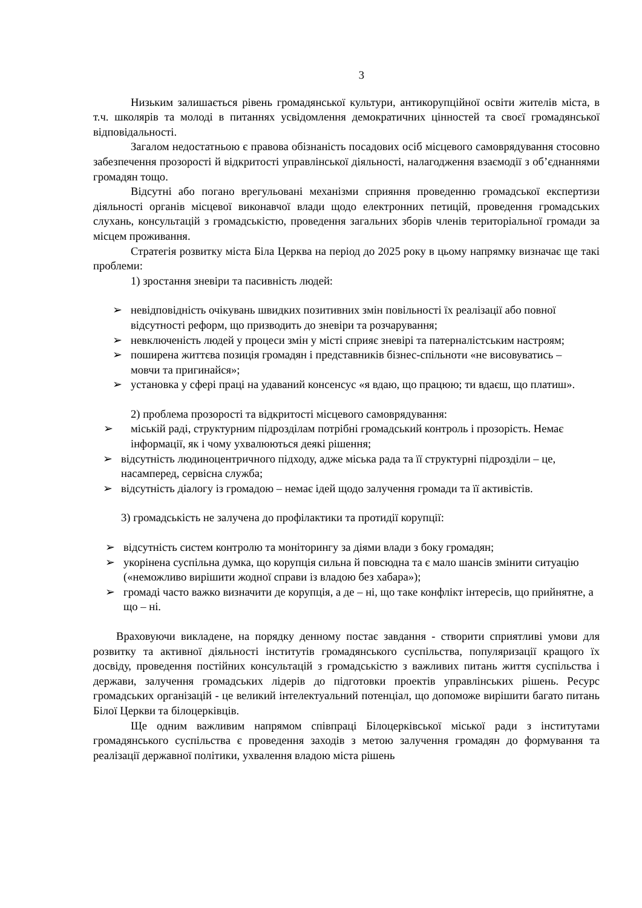3
Низьким залишається рівень громадянської культури, антикорупційної освіти жителів міста, в т.ч. школярів та молоді в питаннях усвідомлення демократичних цінностей та своєї громадянської відповідальності.
Загалом недостатньою є правова обізнаність посадових осіб місцевого самоврядування стосовно забезпечення прозорості й відкритості управлінської діяльності, налагодження взаємодії з об’єднаннями громадян тощо.
Відсутні або погано врегульовані механізми сприяння проведенню громадської експертизи діяльності органів місцевої виконавчої влади щодо електронних петицій, проведення громадських слухань, консультацій з громадськістю, проведення загальних зборів членів територіальної громади за місцем проживання.
Стратегія розвитку міста Біла Церква на період до 2025 року в цьому напрямку визначає ще такі проблеми:
1) зростання зневіри та пасивність людей:
➢ невідповідність очікувань швидких позитивних змін повільності їх реалізації або повної відсутності реформ, що призводить до зневіри та розчарування;
➢ невключеність людей у процеси змін у місті сприяє зневірі та патерналістським настроям;
➢ поширена життєва позиція громадян і представників бізнес-спільноти «не висовуватись – мовчи та пригинайся»;
➢ установка у сфері праці на удаваний консенсус «я вдаю, що працюю; ти вдаєш, що платиш».
2) проблема прозорості та відкритості місцевого самоврядування:
➢ міській раді, структурним підрозділам потрібні громадський контроль і прозорість. Немає інформації, як і чому ухвалюються деякі рішення;
➢ відсутність людиноцентричного підходу, адже міська рада та її структурні підрозділи – це, насамперед, сервісна служба;
➢
відсутність діалогу із громадою – немає ідей щодо залучення громади та її активістів.
3) громадськість не залучена до профілактики та протидії корупції:
➢ відсутність систем контролю та моніторингу за діями влади з боку громадян;
➢ укорінена суспільна думка, що корупція сильна й повсюдна та є мало шансів змінити ситуацію («неможливо вирішити жодної справи із владою без хабара»);
➢ громаді часто важко визначити де корупція, а де – ні, що таке конфлікт інтересів, що прийнятне, а що – ні.
Враховуючи викладене, на порядку денному постає завдання - створити сприятливі умови для розвитку та активної діяльності інститутів громадянського суспільства, популяризації кращого їх досвіду, проведення постійних консультацій з громадськістю з важливих питань життя суспільства і держави, залучення громадських лідерів до підготовки проектів управлінських рішень. Ресурс громадських організацій - це великий інтелектуальний потенціал, що допоможе вирішити багато питань Білої Церкви та білоцерківців.
Ще одним важливим напрямом співпраці Білоцерківської міської ради з інститутами громадянського суспільства є проведення заходів з метою залучення громадян до формування та реалізації державної політики, ухвалення владою міста рішень